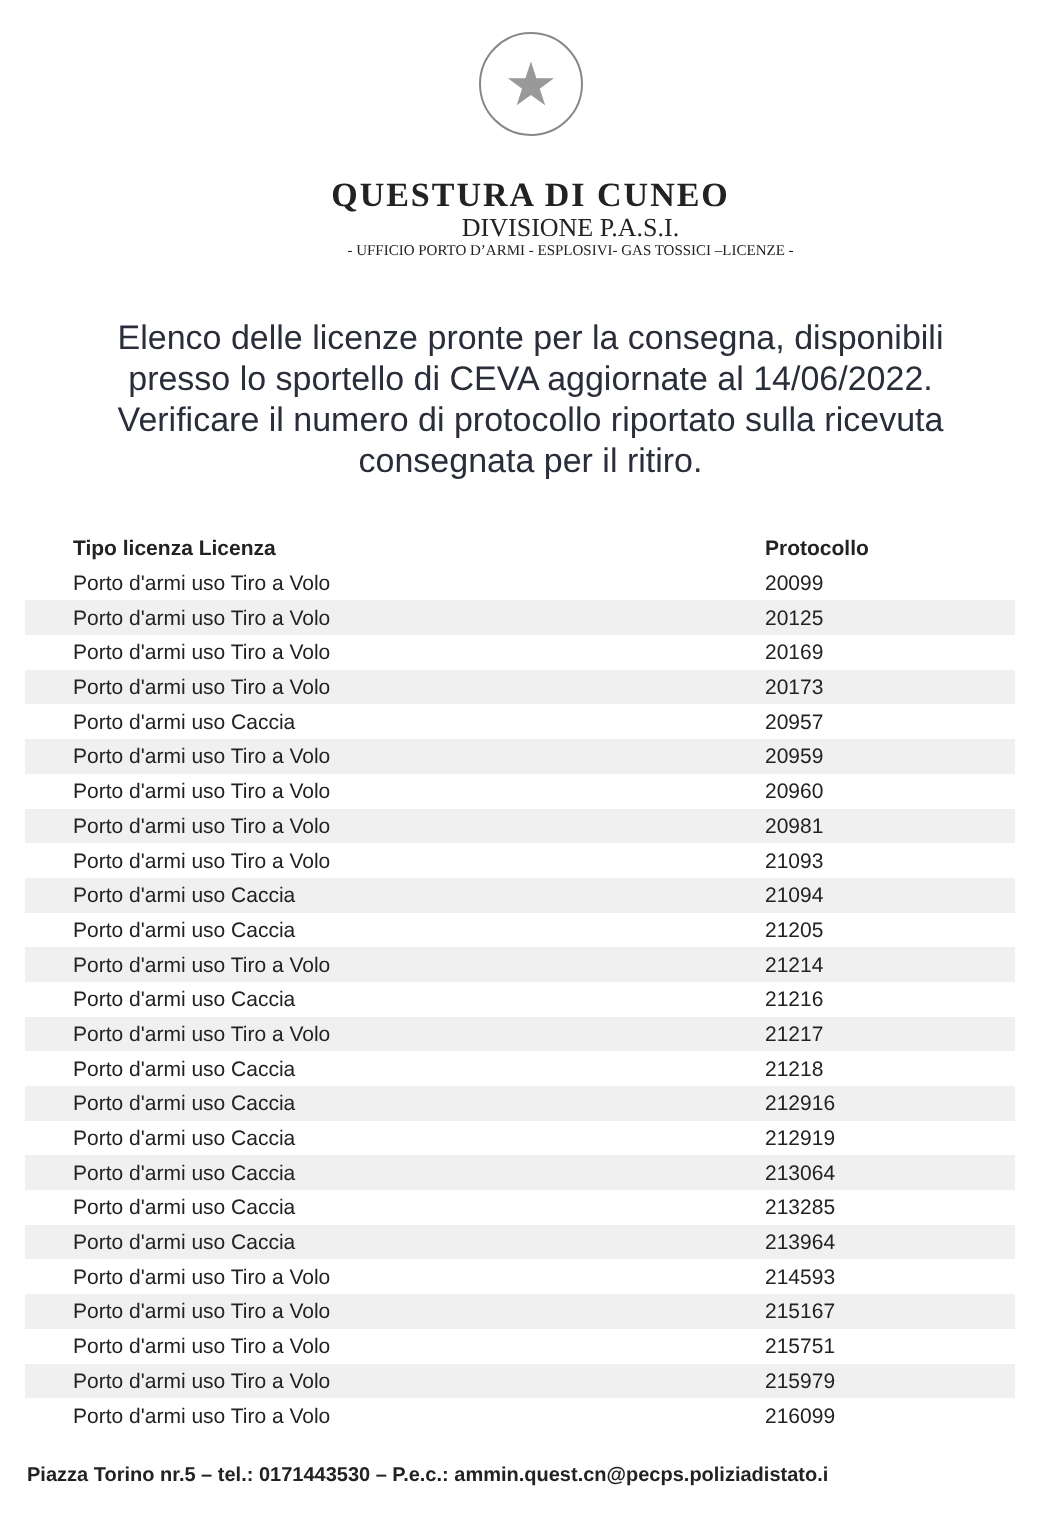★
QUESTURA DI CUNEO
DIVISIONE P.A.S.I.
- UFFICIO PORTO D’ARMI - ESPLOSIVI- GAS TOSSICI –LICENZE -
Elenco delle licenze pronte per la consegna, disponibili presso lo sportello di CEVA aggiornate al 14/06/2022. Verificare il numero di protocollo riportato sulla ricevuta consegnata per il ritiro.
| Tipo licenza Licenza | Protocollo |
| --- | --- |
| Porto d'armi uso Tiro a Volo | 20099 |
| Porto d'armi uso Tiro a Volo | 20125 |
| Porto d'armi uso Tiro a Volo | 20169 |
| Porto d'armi uso Tiro a Volo | 20173 |
| Porto d'armi uso Caccia | 20957 |
| Porto d'armi uso Tiro a Volo | 20959 |
| Porto d'armi uso Tiro a Volo | 20960 |
| Porto d'armi uso Tiro a Volo | 20981 |
| Porto d'armi uso Tiro a Volo | 21093 |
| Porto d'armi uso Caccia | 21094 |
| Porto d'armi uso Caccia | 21205 |
| Porto d'armi uso Tiro a Volo | 21214 |
| Porto d'armi uso Caccia | 21216 |
| Porto d'armi uso Tiro a Volo | 21217 |
| Porto d'armi uso Caccia | 21218 |
| Porto d'armi uso Caccia | 212916 |
| Porto d'armi uso Caccia | 212919 |
| Porto d'armi uso Caccia | 213064 |
| Porto d'armi uso Caccia | 213285 |
| Porto d'armi uso Caccia | 213964 |
| Porto d'armi uso Tiro a Volo | 214593 |
| Porto d'armi uso Tiro a Volo | 215167 |
| Porto d'armi uso Tiro a Volo | 215751 |
| Porto d'armi uso Tiro a Volo | 215979 |
| Porto d'armi uso Tiro a Volo | 216099 |
Piazza Torino nr.5 – tel.: 0171443530 – P.e.c.: ammin.quest.cn@pecps.poliziadistato.i